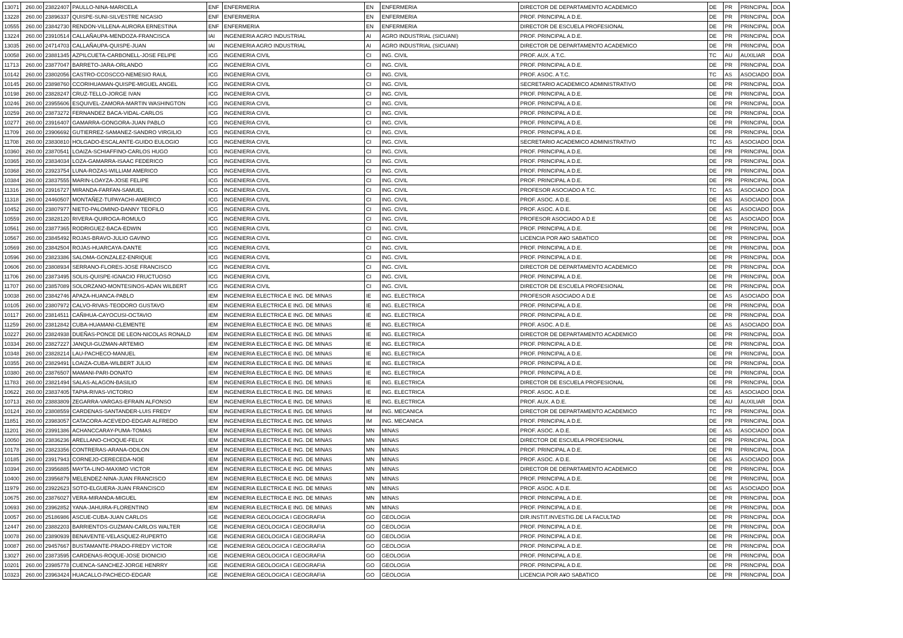| 13071 | 260.00 | 23822407 | PAULLO-NINA-MARICELA | ENF | ENFERMERIA | EN | ENFERMERIA | DIRECTOR DE DEPARTAMENTO ACADEMICO | DE | PR | PRINCIPAL | DOA |
| 13228 | 260.00 | 23896337 | QUISPE-SUNI-SILVESTRE NICASIO | ENF | ENFERMERIA | EN | ENFERMERIA | PROF. PRINCIPAL A D.E. | DE | PR | PRINCIPAL | DOA |
| 10555 | 260.00 | 23842730 | RENDON-VILLENA-AURORA ERNESTINA | ENF | ENFERMERIA | EN | ENFERMERIA | DIRECTOR DE ESCUELA PROFESIONAL | DE | PR | PRINCIPAL | DOA |
| 13224 | 260.00 | 23910514 | CALLAÑAUPA-MENDOZA-FRANCISCA | IAI | INGENIERIA AGRO INDUSTRIAL | AI | AGRO INDUSTRIAL (SICUANI) | PROF. PRINCIPAL A D.E. | DE | PR | PRINCIPAL | DOA |
| 13035 | 260.00 | 24714703 | CALLAÑAUPA-QUISPE-JUAN | IAI | INGENIERIA AGRO INDUSTRIAL | AI | AGRO INDUSTRIAL (SICUANI) | DIRECTOR DE DEPARTAMENTO ACADEMICO | DE | PR | PRINCIPAL | DOA |
| 10058 | 260.00 | 23881345 | AZPILCUETA-CARBONELL-JOSE FELIPE | ICG | INGENIERIA CIVIL | CI | ING. CIVIL | PROF. AUX. A T.C. | TC | AU | AUXILIAR | DOA |
| 11713 | 260.00 | 23877047 | BARRETO-JARA-ORLANDO | ICG | INGENIERIA CIVIL | CI | ING. CIVIL | PROF. PRINCIPAL A D.E. | DE | PR | PRINCIPAL | DOA |
| 10142 | 260.00 | 23802056 | CASTRO-CCOSCCO-NEMESIO RAUL | ICG | INGENIERIA CIVIL | CI | ING. CIVIL | PROF. ASOC. A T.C. | TC | AS | ASOCIADO | DOA |
| 10145 | 260.00 | 23898760 | CCORIHUAMAN-QUISPE-MIGUEL ANGEL | ICG | INGENIERIA CIVIL | CI | ING. CIVIL | SECRETARIO ACADEMICO ADMINISTRATIVO | DE | PR | PRINCIPAL | DOA |
| 10198 | 260.00 | 23828247 | CRUZ-TELLO-JORGE IVAN | ICG | INGENIERIA CIVIL | CI | ING. CIVIL | PROF. PRINCIPAL A D.E. | DE | PR | PRINCIPAL | DOA |
| 10246 | 260.00 | 23955606 | ESQUIVEL-ZAMORA-MARTIN WASHINGTON | ICG | INGENIERIA CIVIL | CI | ING. CIVIL | PROF. PRINCIPAL A D.E. | DE | PR | PRINCIPAL | DOA |
| 10259 | 260.00 | 23873272 | FERNANDEZ BACA-VIDAL-CARLOS | ICG | INGENIERIA CIVIL | CI | ING. CIVIL | PROF. PRINCIPAL A D.E. | DE | PR | PRINCIPAL | DOA |
| 10277 | 260.00 | 23916407 | GAMARRA-GONGORA-JUAN PABLO | ICG | INGENIERIA CIVIL | CI | ING. CIVIL | PROF. PRINCIPAL A D.E. | DE | PR | PRINCIPAL | DOA |
| 11709 | 260.00 | 23906692 | GUTIERREZ-SAMANEZ-SANDRO VIRGILIO | ICG | INGENIERIA CIVIL | CI | ING. CIVIL | PROF. PRINCIPAL A D.E. | DE | PR | PRINCIPAL | DOA |
| 11708 | 260.00 | 23830810 | HOLGADO-ESCALANTE-GUIDO EULOGIO | ICG | INGENIERIA CIVIL | CI | ING. CIVIL | SECRETARIO ACADEMICO ADMINISTRATIVO | TC | AS | ASOCIADO | DOA |
| 10360 | 260.00 | 23870541 | LOAIZA-SCHIAFFINO-CARLOS HUGO | ICG | INGENIERIA CIVIL | CI | ING. CIVIL | PROF. PRINCIPAL A D.E. | DE | PR | PRINCIPAL | DOA |
| 10365 | 260.00 | 23834034 | LOZA-GAMARRA-ISAAC FEDERICO | ICG | INGENIERIA CIVIL | CI | ING. CIVIL | PROF. PRINCIPAL A D.E. | DE | PR | PRINCIPAL | DOA |
| 10368 | 260.00 | 23923754 | LUNA-ROZAS-WILLIAM AMERICO | ICG | INGENIERIA CIVIL | CI | ING. CIVIL | PROF. PRINCIPAL A D.E. | DE | PR | PRINCIPAL | DOA |
| 10384 | 260.00 | 23837555 | MARIN-LOAYZA-JOSE FELIPE | ICG | INGENIERIA CIVIL | CI | ING. CIVIL | PROF. PRINCIPAL A D.E. | DE | PR | PRINCIPAL | DOA |
| 11316 | 260.00 | 23916727 | MIRANDA-FARFAN-SAMUEL | ICG | INGENIERIA CIVIL | CI | ING. CIVIL | PROFESOR ASOCIADO A T.C. | TC | AS | ASOCIADO | DOA |
| 11318 | 260.00 | 24460507 | MONTAÑEZ-TUPAYACHI-AMERICO | ICG | INGENIERIA CIVIL | CI | ING. CIVIL | PROF. ASOC. A D.E. | DE | AS | ASOCIADO | DOA |
| 10452 | 260.00 | 23807977 | NIETO-PALOMINO-DANNY TEOFILO | ICG | INGENIERIA CIVIL | CI | ING. CIVIL | PROF. ASOC. A D.E. | DE | AS | ASOCIADO | DOA |
| 10559 | 260.00 | 23828120 | RIVERA-QUIROGA-ROMULO | ICG | INGENIERIA CIVIL | CI | ING. CIVIL | PROFESOR ASOCIADO A D.E | DE | AS | ASOCIADO | DOA |
| 10561 | 260.00 | 23877365 | RODRIGUEZ-BACA-EDWIN | ICG | INGENIERIA CIVIL | CI | ING. CIVIL | PROF. PRINCIPAL A D.E. | DE | PR | PRINCIPAL | DOA |
| 10567 | 260.00 | 23845492 | ROJAS-BRAVO-JULIO GAVINO | ICG | INGENIERIA CIVIL | CI | ING. CIVIL | LICENCIA POR A¥O SABATICO | DE | PR | PRINCIPAL | DOA |
| 10569 | 260.00 | 23842504 | ROJAS-HUARCAYA-DANTE | ICG | INGENIERIA CIVIL | CI | ING. CIVIL | PROF. PRINCIPAL A D.E. | DE | PR | PRINCIPAL | DOA |
| 10596 | 260.00 | 23823386 | SALOMA-GONZALEZ-ENRIQUE | ICG | INGENIERIA CIVIL | CI | ING. CIVIL | PROF. PRINCIPAL A D.E. | DE | PR | PRINCIPAL | DOA |
| 10606 | 260.00 | 23808934 | SERRANO-FLORES-JOSE FRANCISCO | ICG | INGENIERIA CIVIL | CI | ING. CIVIL | DIRECTOR DE DEPARTAMENTO ACADEMICO | DE | PR | PRINCIPAL | DOA |
| 11706 | 260.00 | 23873495 | SOLIS-QUISPE-IGNACIO FRUCTUOSO | ICG | INGENIERIA CIVIL | CI | ING. CIVIL | PROF. PRINCIPAL A D.E. | DE | PR | PRINCIPAL | DOA |
| 11707 | 260.00 | 23857089 | SOLORZANO-MONTESINOS-ADAN WILBERT | ICG | INGENIERIA CIVIL | CI | ING. CIVIL | DIRECTOR DE ESCUELA PROFESIONAL | DE | PR | PRINCIPAL | DOA |
| 10038 | 260.00 | 23842746 | APAZA-HUANCA-PABLO | IEM | INGENIERIA ELECTRICA E ING. DE MINAS | IE | ING. ELECTRICA | PROFESOR ASOCIADO A D.E | DE | AS | ASOCIADO | DOA |
| 10105 | 260.00 | 23807972 | CALVO-RIVAS-TEODORO GUSTAVO | IEM | INGENIERIA ELECTRICA E ING. DE MINAS | IE | ING. ELECTRICA | PROF. PRINCIPAL A D.E. | DE | PR | PRINCIPAL | DOA |
| 10117 | 260.00 | 23814511 | CAÑIHUA-CAYOCUSI-OCTAVIO | IEM | INGENIERIA ELECTRICA E ING. DE MINAS | IE | ING. ELECTRICA | PROF. PRINCIPAL A D.E. | DE | PR | PRINCIPAL | DOA |
| 11259 | 260.00 | 23812842 | CUBA-HUAMANI-CLEMENTE | IEM | INGENIERIA ELECTRICA E ING. DE MINAS | IE | ING. ELECTRICA | PROF. ASOC. A D.E. | DE | AS | ASOCIADO | DOA |
| 10227 | 260.00 | 23824938 | DUEÑAS-PONCE DE LEON-NICOLAS RONALD | IEM | INGENIERIA ELECTRICA E ING. DE MINAS | IE | ING. ELECTRICA | DIRECTOR DE DEPARTAMENTO ACADEMICO | DE | PR | PRINCIPAL | DOA |
| 10334 | 260.00 | 23827227 | JANQUI-GUZMAN-ARTEMIO | IEM | INGENIERIA ELECTRICA E ING. DE MINAS | IE | ING. ELECTRICA | PROF. PRINCIPAL A D.E. | DE | PR | PRINCIPAL | DOA |
| 10348 | 260.00 | 23828214 | LAU-PACHECO-MANUEL | IEM | INGENIERIA ELECTRICA E ING. DE MINAS | IE | ING. ELECTRICA | PROF. PRINCIPAL A D.E. | DE | PR | PRINCIPAL | DOA |
| 10355 | 260.00 | 23829491 | LOAIZA-CUBA-WILBERT JULIO | IEM | INGENIERIA ELECTRICA E ING. DE MINAS | IE | ING. ELECTRICA | PROF. PRINCIPAL A D.E. | DE | PR | PRINCIPAL | DOA |
| 10380 | 260.00 | 23876507 | MAMANI-PARI-DONATO | IEM | INGENIERIA ELECTRICA E ING. DE MINAS | IE | ING. ELECTRICA | PROF. PRINCIPAL A D.E. | DE | PR | PRINCIPAL | DOA |
| 11783 | 260.00 | 23821494 | SALAS-ALAGON-BASILIO | IEM | INGENIERIA ELECTRICA E ING. DE MINAS | IE | ING. ELECTRICA | DIRECTOR DE ESCUELA PROFESIONAL | DE | PR | PRINCIPAL | DOA |
| 10622 | 260.00 | 23837405 | TAPIA-RIVAS-VICTORIO | IEM | INGENIERIA ELECTRICA E ING. DE MINAS | IE | ING. ELECTRICA | PROF. ASOC. A D.E. | DE | AS | ASOCIADO | DOA |
| 10713 | 260.00 | 23883809 | ZEGARRA-VARGAS-EFRAIN ALFONSO | IEM | INGENIERIA ELECTRICA E ING. DE MINAS | IE | ING. ELECTRICA | PROF. AUX. A D.E. | DE | AU | AUXILIAR | DOA |
| 10124 | 260.00 | 23808559 | CARDENAS-SANTANDER-LUIS FREDY | IEM | INGENIERIA ELECTRICA E ING. DE MINAS | IM | ING. MECANICA | DIRECTOR DE DEPARTAMENTO ACADEMICO | TC | PR | PRINCIPAL | DOA |
| 11851 | 260.00 | 23983057 | CATACORA-ACEVEDO-EDGAR ALFREDO | IEM | INGENIERIA ELECTRICA E ING. DE MINAS | IM | ING. MECANICA | PROF. PRINCIPAL A D.E. | DE | PR | PRINCIPAL | DOA |
| 11201 | 260.00 | 23991386 | ACHANCCARAY-PUMA-TOMAS | IEM | INGENIERIA ELECTRICA E ING. DE MINAS | MN | MINAS | PROF. ASOC. A D.E. | DE | AS | ASOCIADO | DOA |
| 10050 | 260.00 | 23836236 | ARELLANO-CHOQUE-FELIX | IEM | INGENIERIA ELECTRICA E ING. DE MINAS | MN | MINAS | DIRECTOR DE ESCUELA PROFESIONAL | DE | PR | PRINCIPAL | DOA |
| 10178 | 260.00 | 23823356 | CONTRERAS-ARANA-ODILON | IEM | INGENIERIA ELECTRICA E ING. DE MINAS | MN | MINAS | PROF. PRINCIPAL A D.E. | DE | PR | PRINCIPAL | DOA |
| 10185 | 260.00 | 23917943 | CORNEJO-CERECEDA-NOE | IEM | INGENIERIA ELECTRICA E ING. DE MINAS | MN | MINAS | PROF. ASOC. A D.E. | DE | AS | ASOCIADO | DOA |
| 10394 | 260.00 | 23956885 | MAYTA-LINO-MAXIMO VICTOR | IEM | INGENIERIA ELECTRICA E ING. DE MINAS | MN | MINAS | DIRECTOR DE DEPARTAMENTO ACADEMICO | DE | PR | PRINCIPAL | DOA |
| 10400 | 260.00 | 23956879 | MELENDEZ-NINA-JUAN FRANCISCO | IEM | INGENIERIA ELECTRICA E ING. DE MINAS | MN | MINAS | PROF. PRINCIPAL A D.E. | DE | PR | PRINCIPAL | DOA |
| 11979 | 260.00 | 23922623 | SOTO-ELGUERA-JUAN FRANCISCO | IEM | INGENIERIA ELECTRICA E ING. DE MINAS | MN | MINAS | PROF. ASOC. A D.E. | DE | AS | ASOCIADO | DOA |
| 10675 | 260.00 | 23876027 | VERA-MIRANDA-MIGUEL | IEM | INGENIERIA ELECTRICA E ING. DE MINAS | MN | MINAS | PROF. PRINCIPAL A D.E. | DE | PR | PRINCIPAL | DOA |
| 10693 | 260.00 | 23962852 | YANA-JAHUIRA-FLORENTINO | IEM | INGENIERIA ELECTRICA E ING. DE MINAS | MN | MINAS | PROF. PRINCIPAL A D.E. | DE | PR | PRINCIPAL | DOA |
| 10057 | 260.00 | 25186986 | ASCUE-CUBA-JUAN CARLOS | IGE | INGENIERIA GEOLOGICA I GEOGRAFIA | GO | GEOLOGIA | DIR.INSTIT.INVESTIG.DE LA FACULTAD | DE | PR | PRINCIPAL | DOA |
| 12447 | 260.00 | 23882203 | BARRIENTOS-GUZMAN-CARLOS WALTER | IGE | INGENIERIA GEOLOGICA I GEOGRAFIA | GO | GEOLOGIA | PROF. PRINCIPAL A D.E. | DE | PR | PRINCIPAL | DOA |
| 10078 | 260.00 | 23890939 | BENAVENTE-VELASQUEZ-RUPERTO | IGE | INGENIERIA GEOLOGICA I GEOGRAFIA | GO | GEOLOGIA | PROF. PRINCIPAL A D.E. | DE | PR | PRINCIPAL | DOA |
| 10087 | 260.00 | 29457667 | BUSTAMANTE-PRADO-FREDY VICTOR | IGE | INGENIERIA GEOLOGICA I GEOGRAFIA | GO | GEOLOGIA | PROF. PRINCIPAL A D.E. | DE | PR | PRINCIPAL | DOA |
| 13027 | 260.00 | 23873595 | CARDENAS-ROQUE-JOSE DIONICIO | IGE | INGENIERIA GEOLOGICA I GEOGRAFIA | GO | GEOLOGIA | PROF. PRINCIPAL A D.E. | DE | PR | PRINCIPAL | DOA |
| 10201 | 260.00 | 23985778 | CUENCA-SANCHEZ-JORGE HENRRY | IGE | INGENIERIA GEOLOGICA I GEOGRAFIA | GO | GEOLOGIA | PROF. PRINCIPAL A D.E. | DE | PR | PRINCIPAL | DOA |
| 10323 | 260.00 | 23963424 | HUACALLO-PACHECO-EDGAR | IGE | INGENIERIA GEOLOGICA I GEOGRAFIA | GO | GEOLOGIA | LICENCIA POR A¥O SABATICO | DE | PR | PRINCIPAL | DOA |